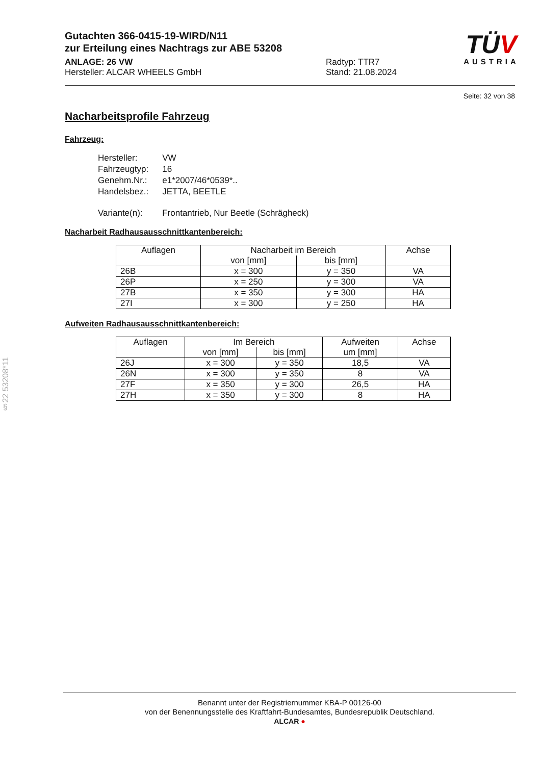Gutachten 366-0415-19-WIRD/N11
zur Erteilung eines Nachtrags zur ABE 53208
ANLAGE: 26 VW Radtyp: TTR7
Hersteller: ALCAR WHEELS GmbH Stand: 21.08.2024
TÜV
AUSTRIA
Seite: 32 von 38
Nacharbeitsprofile Fahrzeug
Fahrzeug:
| Hersteller: | VW |
| Fahrzeugtyp: | 16 |
| Genehm.Nr.: | e1*2007/46*0539*.. |
| Handelsbez.: | JETTA, BEETLE |
| Variante(n): | Frontantrieb, Nur Beetle (Schrägheck) |
Nacharbeit Radhausausschnittkantenbereich:
| Auflagen | Nacharbeit im Bereich | | Achse |
| --- | --- | --- | --- |
| | von [mm] | bis [mm] | |
| 26B | x = 300 | y = 350 | VA |
| 26P | x = 250 | y = 300 | VA |
| 27B | x = 350 | y = 300 | HA |
| 27I | x = 300 | y = 250 | HA |
Aufweiten Radhausausschnittkantenbereich:
| Auflagen | Im Bereich | | Aufweiten um [mm] | Achse |
| --- | --- | --- | --- | --- |
| | von [mm] | bis [mm] | | |
| 26J | x = 300 | y = 350 | 18,5 | VA |
| 26N | x = 300 | y = 350 | 8 | VA |
| 27F | x = 350 | y = 300 | 26,5 | HA |
| 27H | x = 350 | y = 300 | 8 | HA |
§22 53208*11
Benannt unter der Registriernummer KBA-P 00126-00
von der Benennungsstelle des Kraftfahrt-Bundesamtes, Bundesrepublik Deutschland.
ALCAR ●